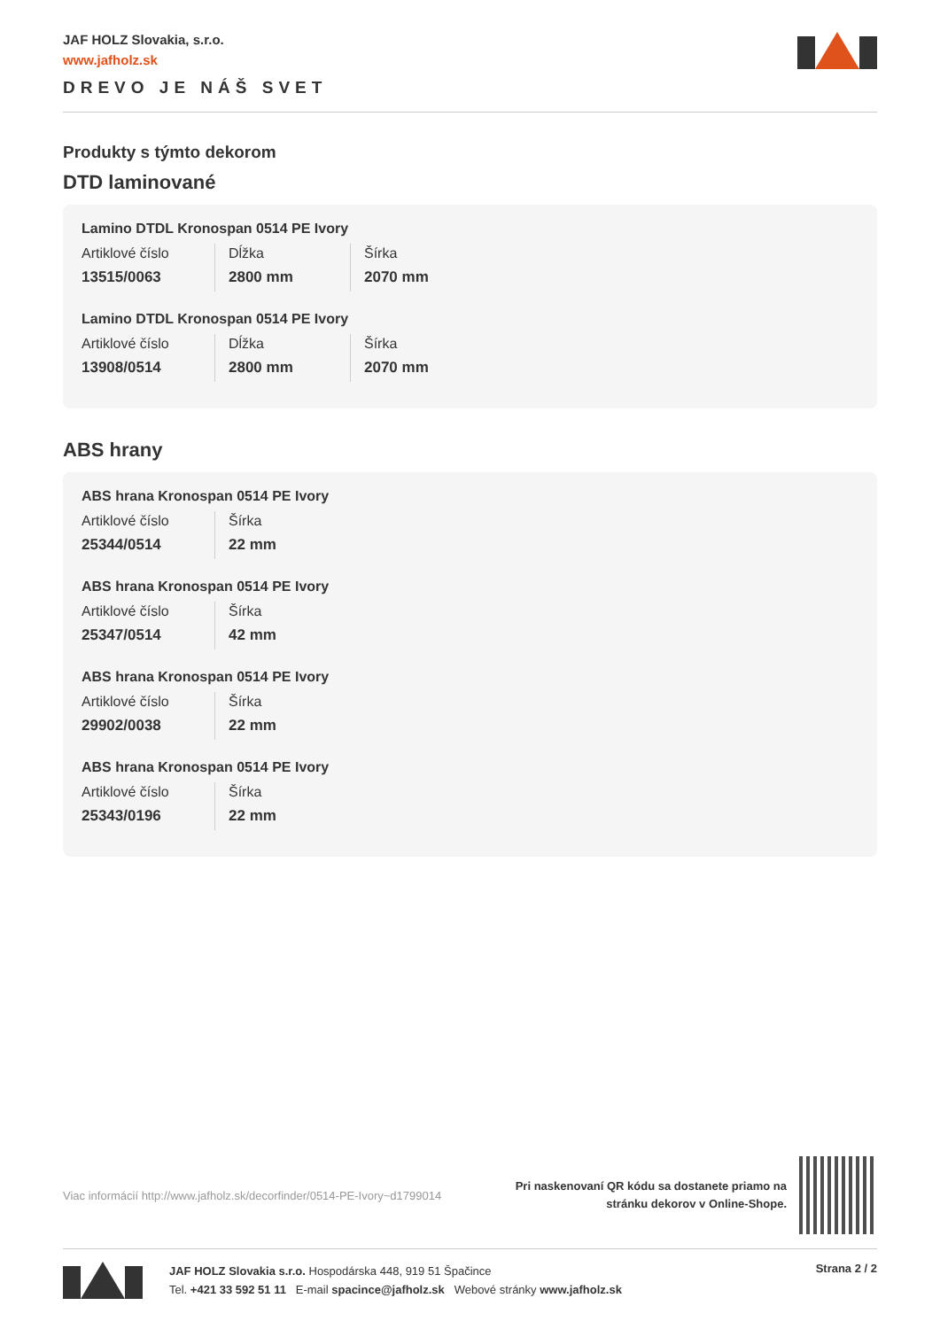JAF HOLZ Slovakia, s.r.o.
www.jafholz.sk
DREVO JE NÁŠ SVET
Produkty s týmto dekorom
DTD laminované
Lamino DTDL Kronospan 0514 PE Ivory
| Artiklové číslo | Dĺžka | Šírka |
| 13515/0063 | 2800 mm | 2070 mm |
Lamino DTDL Kronospan 0514 PE Ivory
| Artiklové číslo | Dĺžka | Šírka |
| 13908/0514 | 2800 mm | 2070 mm |
ABS hrany
ABS hrana Kronospan 0514 PE Ivory
| Artiklové číslo | Šírka |
| 25344/0514 | 22 mm |
ABS hrana Kronospan 0514 PE Ivory
| Artiklové číslo | Šírka |
| 25347/0514 | 42 mm |
ABS hrana Kronospan 0514 PE Ivory
| Artiklové číslo | Šírka |
| 29902/0038 | 22 mm |
ABS hrana Kronospan 0514 PE Ivory
| Artiklové číslo | Šírka |
| 25343/0196 | 22 mm |
Viac informácií http://www.jafholz.sk/decorfinder/0514-PE-Ivory~d1799014
Pri naskenovaní QR kódu sa dostanete priamo na
stránku dekorov v Online-Shope.
JAF HOLZ Slovakia s.r.o. Hospodárska 448, 919 51 Špačince
Tel. +421 33 592 51 11 E-mail spacince@jafholz.sk Webové stránky www.jafholz.sk
Strana 2 / 2